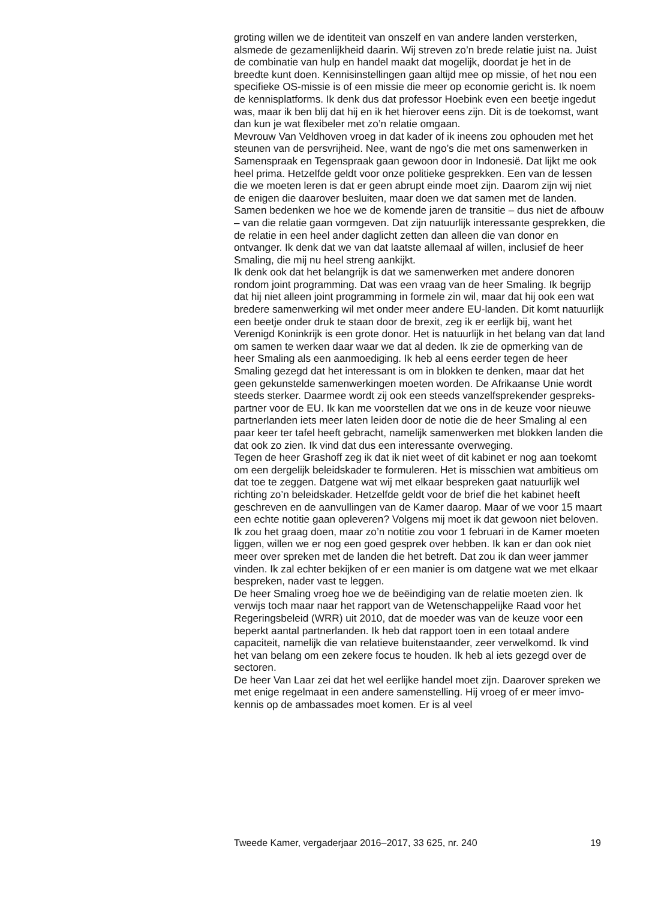groting willen we de identiteit van onszelf en van andere landen versterken, alsmede de gezamenlijkheid daarin. Wij streven zo’n brede relatie juist na. Juist de combinatie van hulp en handel maakt dat mogelijk, doordat je het in de breedte kunt doen. Kennisinstellingen gaan altijd mee op missie, of het nou een specifieke OS-missie is of een missie die meer op economie gericht is. Ik noem de kennisplatforms. Ik denk dus dat professor Hoebink even een beetje ingedut was, maar ik ben blij dat hij en ik het hierover eens zijn. Dit is de toekomst, want dan kun je wat flexibeler met zo’n relatie omgaan.
Mevrouw Van Veldhoven vroeg in dat kader of ik ineens zou ophouden met het steunen van de persvrijheid. Nee, want de ngo’s die met ons samenwerken in Samenspraak en Tegenspraak gaan gewoon door in Indonesië. Dat lijkt me ook heel prima. Hetzelfde geldt voor onze politieke gesprekken. Een van de lessen die we moeten leren is dat er geen abrupt einde moet zijn. Daarom zijn wij niet de enigen die daarover besluiten, maar doen we dat samen met de landen. Samen bedenken we hoe we de komende jaren de transitie – dus niet de afbouw – van die relatie gaan vormgeven. Dat zijn natuurlijk interessante gesprekken, die de relatie in een heel ander daglicht zetten dan alleen die van donor en ontvanger. Ik denk dat we van dat laatste allemaal af willen, inclusief de heer Smaling, die mij nu heel streng aankijkt.
Ik denk ook dat het belangrijk is dat we samenwerken met andere donoren rondom joint programming. Dat was een vraag van de heer Smaling. Ik begrijp dat hij niet alleen joint programming in formele zin wil, maar dat hij ook een wat bredere samenwerking wil met onder meer andere EU-landen. Dit komt natuurlijk een beetje onder druk te staan door de brexit, zeg ik er eerlijk bij, want het Verenigd Koninkrijk is een grote donor. Het is natuurlijk in het belang van dat land om samen te werken daar waar we dat al deden. Ik zie de opmerking van de heer Smaling als een aanmoediging. Ik heb al eens eerder tegen de heer Smaling gezegd dat het interessant is om in blokken te denken, maar dat het geen gekunstelde samenwerkingen moeten worden. De Afrikaanse Unie wordt steeds sterker. Daarmee wordt zij ook een steeds vanzelfsprekender gespreks-partner voor de EU. Ik kan me voorstellen dat we ons in de keuze voor nieuwe partnerlanden iets meer laten leiden door de notie die de heer Smaling al een paar keer ter tafel heeft gebracht, namelijk samenwerken met blokken landen die dat ook zo zien. Ik vind dat dus een interessante overweging.
Tegen de heer Grashoff zeg ik dat ik niet weet of dit kabinet er nog aan toekomt om een dergelijk beleidskader te formuleren. Het is misschien wat ambitieus om dat toe te zeggen. Datgene wat wij met elkaar bespreken gaat natuurlijk wel richting zo’n beleidskader. Hetzelfde geldt voor de brief die het kabinet heeft geschreven en de aanvullingen van de Kamer daarop. Maar of we voor 15 maart een echte notitie gaan opleveren? Volgens mij moet ik dat gewoon niet beloven. Ik zou het graag doen, maar zo’n notitie zou voor 1 februari in de Kamer moeten liggen, willen we er nog een goed gesprek over hebben. Ik kan er dan ook niet meer over spreken met de landen die het betreft. Dat zou ik dan weer jammer vinden. Ik zal echter bekijken of er een manier is om datgene wat we met elkaar bespreken, nader vast te leggen.
De heer Smaling vroeg hoe we de beëindiging van de relatie moeten zien. Ik verwijs toch maar naar het rapport van de Wetenschappelijke Raad voor het Regeringsbeleid (WRR) uit 2010, dat de moeder was van de keuze voor een beperkt aantal partnerlanden. Ik heb dat rapport toen in een totaal andere capaciteit, namelijk die van relatieve buitenstaander, zeer verwelkomd. Ik vind het van belang om een zekere focus te houden. Ik heb al iets gezegd over de sectoren.
De heer Van Laar zei dat het wel eerlijke handel moet zijn. Daarover spreken we met enige regelmaat in een andere samenstelling. Hij vroeg of er meer imvo-kennis op de ambassades moet komen. Er is al veel
Tweede Kamer, vergaderjaar 2016–2017, 33 625, nr. 240 19